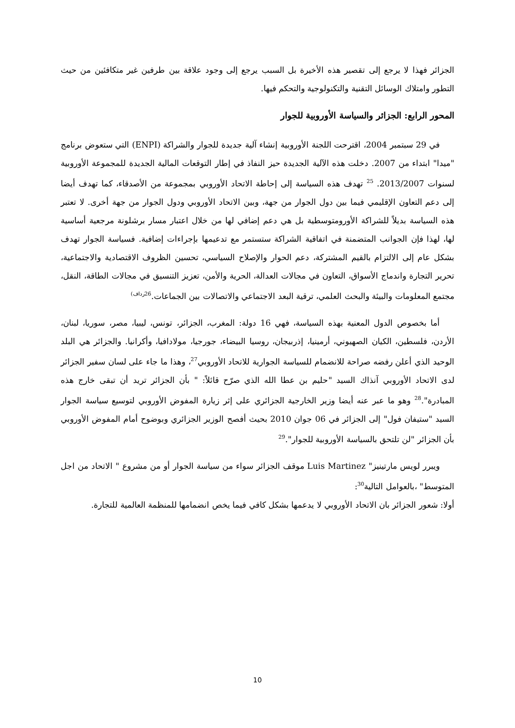الجزائر فهذا لا يرجع إلى تقصير هذه الأخيرة بل السبب يرجع إلى وجود علاقة بين طرفين غير متكافئين من حيث التطور وامتلاك الوسائل التقنية والتكنولوجية والتحكم فيها.
المحور الرابع: الجزائر والسياسة الأوروبية للجوار
في 29 سبتمبر 2004، اقترحت اللجنة الأوروبية إنشاء آلية جديدة للجوار والشراكة (ENPI) التي ستعوض برنامج "ميدا" ابتداء من 2007. دخلت هذه الآلية الجديدة حيز النفاذ في إطار التوقعات المالية الجديدة للمجموعة الأوروبية لسنوات 2013/2007. <sup>25</sup> تهدف هذه السياسة إلى إحاطة الاتحاد الأوروبي بمجموعة من الأصدقاء، كما تهدف أيضا إلى دعم التعاون الإقليمي فيما بين دول الجوار من جهة، وبين الاتحاد الأوروبي ودول الجوار من جهة أخرى. لا تعتبر هذه السياسة بديلاً للشراكة الأورومتوسطية بل هي دعم إضافي لها من خلال اعتبار مسار برشلونة مرجعية أساسية لها، لهذا فإن الجوانب المتضمنة في اتفاقية الشراكة ستستمر مع تدعيمها بإجراءات إضافية. فسياسة الجوار تهدف بشكل عام إلى الالتزام بالقيم المشتركة، دعم الحوار والإصلاح السياسي، تحسين الظروف الاقتصادية والاجتماعية، تحرير التجارة واندماج الأسواق، التعاون في مجالات العدالة، الحرية والأمن، تعزيز التنسيق في مجالات الطاقة، النقل، مجتمع المعلومات والبيئة والبحث العلمي، ترقية البعد الاجتماعي والاتصالات بين الجماعات.<sup>26رداف)</sup>
أما بخصوص الدول المعنية بهذه السياسة، فهي 16 دولة: المغرب، الجزائر، تونس، ليبيا، مصر، سوريا، لبنان، الأردن، فلسطين، الكيان الصهيوني، أرمينيا، إذربيجان، روسيا البيضاء، جورجيا، مولادافيا، وأكرانيا. والجزائر هي البلد الوحيد الذي أعلن رفضه صراحة للانضمام للسياسة الجوارية للاتحاد الأوروبي<sup>27</sup>، وهذا ما جاء على لسان سفير الجزائر لدى الاتحاد الأوروبي آنذاك السيد "حليم بن عطا الله الذي صرّح قائلاً: " بأن الجزائر تريد أن تبقى خارج هذه المبادرة".<sup>28</sup> وهو ما عبر عنه أيضا وزير الخارجية الجزائري على إثر زيارة المفوض الأوروبي لتوسيع سياسة الجوار السيد "ستيفان فول" إلى الجزائر في 06 جوان 2010 بحيث أفصح الوزير الجزائري وبوضوح أمام المفوض الأوروبي بأن الجزائر "لن تلتحق بالسياسة الأوروبية للجوار".<sup>29</sup>
ويبرر لويس مارتينيز" Luis Martinez موقف الجزائر سواء من سياسة الجوار أو من مشروع " الاتحاد من اجل المتوسط" ،بالعوامل التالية<sup>30</sup>:
أولا: شعور الجزائر بان الاتحاد الأوروبي لا يدعمها بشكل كافي فيما يخص انضمامها للمنظمة العالمية للتجارة.
10